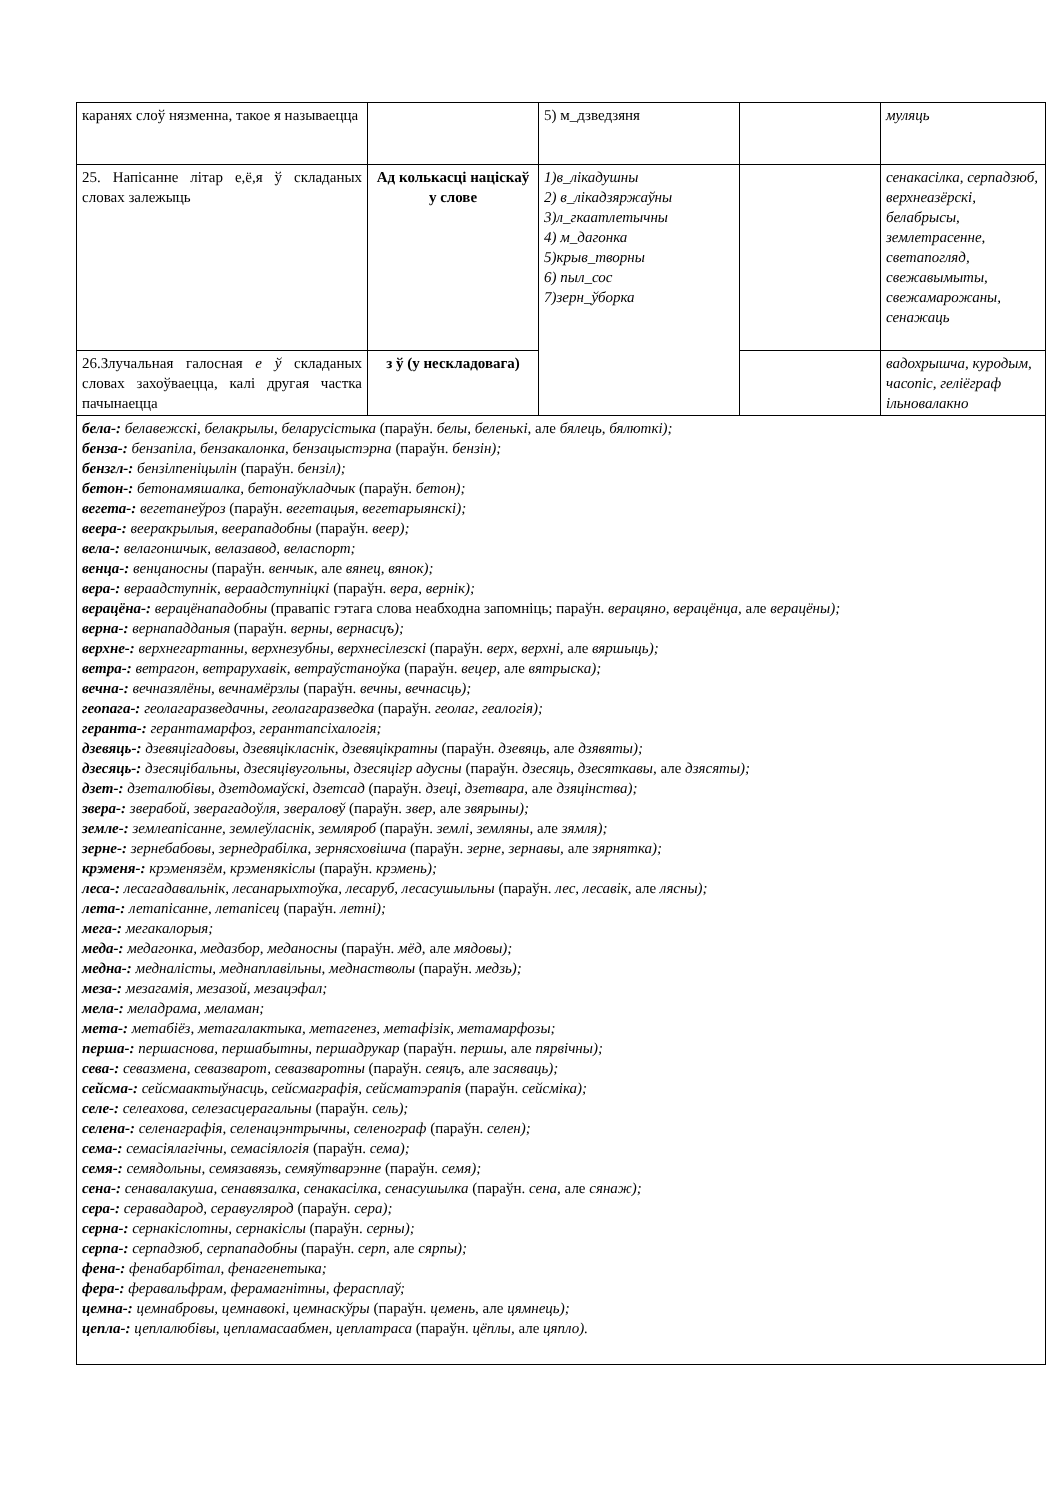| каранях слоў нязменна, такое я называецца | | 5) м_дзведзяня | | муляць |
| 25. Напісанне літар е,ё,я ў складаных словах залежыць | Ад колькасці націскаў у слове | 1)в_лікадушны 2) в_лікадзяржаўны 3)л_гкаатлетычны 4) м_дагонка 5)крыв_творны 6) пыл_сос 7)зерн_ўборка | | сенакасілка, серпадзюб, верхнеазёрскі, белабрысы, землетрасенне, светапогляд, свежавымыты, свежамарожаны, сенажаць |
| 26.Злучальная галосная е ў складаных словах захоўваецца, калі другая частка пачынаецца | з ў (у нескладовага) | | | вадохрышча, куродым, часопіс, геліёграф ільновалакно |
| бела-: белавежскі, белакрылы, беларусістыка (параўн. белы, беленькі, але бялець, бялюткі); бенза-: бензапіла, бензакалонка, бензацыстэрна (параўн. бензін); бензгл-: бензілпеніцылін (параўн. бензіл); бетон-: бетонамяшалка, бетонаўкладчык (параўн. бетон); вегета-: вегетанеўроз (параўн. вегетацыя, вегетарыянскі); веера-: веерακрылыя, веерападобны (параўн. веер); вела-: велагоншчык, велазавод, веласпорт; венца-: венцаносны (параўн. венчык, але вянец, вянок); вера-: вераадступнік, вераадступніцкі (параўн. вера, вернік); верацёна-: верацёнападобны (правапіс гэтага слова неабходна запомніць; параўн. верацяно, верацёнца, але верацёны); верна-: вернападданыя (параўн. верны, вернасцъ); верхне-: верхнегартанны, верхнезубны, верхнесілезскі (параўн. верх, верхні, але вяршыць); ветра-: ветрагон, ветрарухавік, ветраўстаноўка (параўн. вецер, але вятрыска); вечна-: вечназялёны, вечнамёрзлы (параўн. вечны, вечнасць); геопага-: геолагаразведачны, геолагаразведка (параўн. геолаг, геалогія); геранта-: герантамарфоз, герантапсіхалогія; дзевяць-: дзевяцігадовы, дзевяцікласнік, дзевяцікратны (параўн. дзевяць, але дзявяты); дзесяць-: дзесяцібальны, дзесяцівугольны, дзесяцігр адусны (параўн. дзесяць, дзесяткавы, але дзясяты); дзет-: дзеталюбівы, дзетдомаўскі, дзетсад (параўн. дзеці, дзетвара, але дзяцінства); звера-: зверабой, зверагадоўля, звераловў (параўн. звер, але звярыны); земле-: землеапісанне, землеўласнік, земляроб (параўн. землі, земляны, але зямля); зерне-: зернебабовы, зернедрабілка, зернясховішча (параўн. зерне, зернавы, але зярнятка); крэменя-: крэменязём, крэменякіслы (параўн. крэмень); леса-: лесагадавальнік, лесанарыхтоўка, лесаруб, лесасушыльны (параўн. лес, лесавік, але лясны); лета-: летапісанне, летапісец (параўн. летні); мега-: мегакалорыя; меда-: медагонка, медазбор, меданосны (параўн. мёд, але мядовы); медна-: медналісты, меднаплавільны, меднастволы (параўн. медзь); меза-: мезагамія, мезазой, мезацэфал; мела-: меладрама, меламан; мета-: метабіёз, метагалактыка, метагенез, метафізік, метамарфозы; перша-: першаснова, першабытны, першадрукар (параўн. першы, але пярвічны); сева-: севазмена, севазварот, севазваротны (параўн. сеяцъ, але засяваць); сейсма-: сейсмаактыўнасць, сейсмаграфія, сейсматэрапія (параўн. сейсміка); селе-: селеахова, селезасцерагальны (параўн. сель); селена-: селенаграфія, селенацэнтрычны, селенограф (параўн. селен); сема-: семасіялагічны, семасіялогія (параўн. сема); семя-: семядольны, семязавязь, семяўтварэнне (параўн. семя); сена-: сенавалакуша, сенавязалка, сенакасілка, сенасушылка (параўн. сена, але сянаж); сера-: серавадарод, серавугляpод (параўн. сера); серна-: сернакіслотны, сернакіслы (параўн. серны); серпа-: серпадзюб, серпападобны (параўн. серп, але сярпы); фена-: фенабарбітал, фенагенетыка; фера-: феравальфрам, ферамагнітны, ферасплаў; цемна-: цемнабровы, цемнавокі, цемнаскўры (параўн. цемень, але цямнець); цепла-: цеплалюбівы, цепламасаабмен, цеплатраса (параўн. цёплы, але цяпло). | | | | |